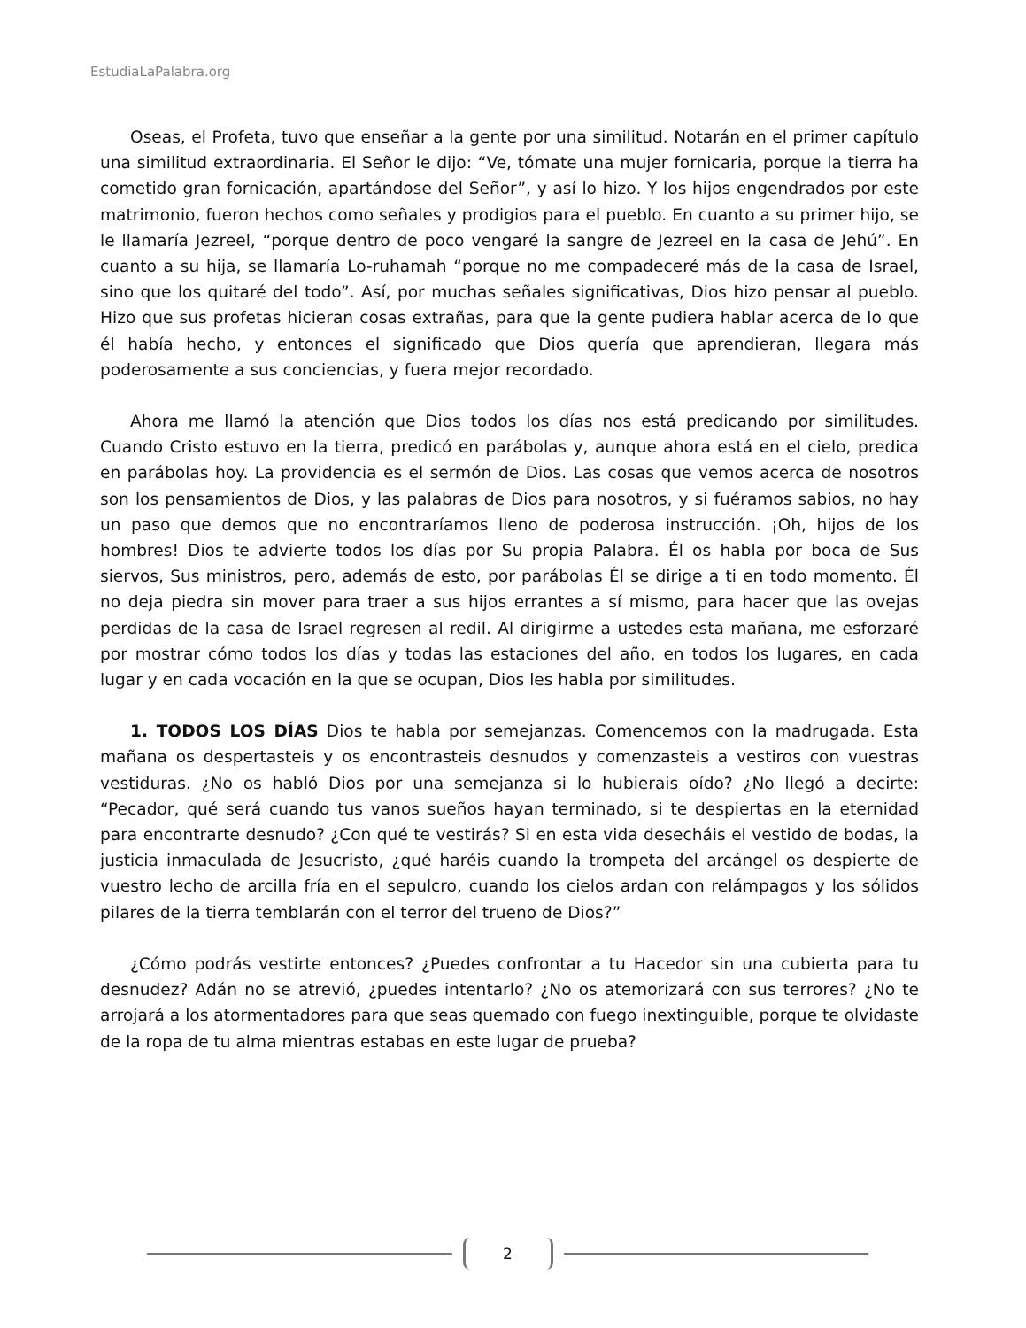EstudiaLaPalabra.org
Oseas, el Profeta, tuvo que enseñar a la gente por una similitud. Notarán en el primer capítulo una similitud extraordinaria. El Señor le dijo: “Ve, tómate una mujer fornicaria, porque la tierra ha cometido gran fornicación, apartándose del Señor”, y así lo hizo. Y los hijos engendrados por este matrimonio, fueron hechos como señales y prodigios para el pueblo. En cuanto a su primer hijo, se le llamaría Jezreel, “porque dentro de poco vengaré la sangre de Jezreel en la casa de Jehú”. En cuanto a su hija, se llamaría Lo-ruhamah “porque no me compadeceré más de la casa de Israel, sino que los quitaré del todo”. Así, por muchas señales significativas, Dios hizo pensar al pueblo. Hizo que sus profetas hicieran cosas extrañas, para que la gente pudiera hablar acerca de lo que él había hecho, y entonces el significado que Dios quería que aprendieran, llegara más poderosamente a sus conciencias, y fuera mejor recordado.
Ahora me llamó la atención que Dios todos los días nos está predicando por similitudes. Cuando Cristo estuvo en la tierra, predicó en parábolas y, aunque ahora está en el cielo, predica en parábolas hoy. La providencia es el sermón de Dios. Las cosas que vemos acerca de nosotros son los pensamientos de Dios, y las palabras de Dios para nosotros, y si fuéramos sabios, no hay un paso que demos que no encontraríamos lleno de poderosa instrucción. ¡Oh, hijos de los hombres! Dios te advierte todos los días por Su propia Palabra. Él os habla por boca de Sus siervos, Sus ministros, pero, además de esto, por parábolas Él se dirige a ti en todo momento. Él no deja piedra sin mover para traer a sus hijos errantes a sí mismo, para hacer que las ovejas perdidas de la casa de Israel regresen al redil. Al dirigirme a ustedes esta mañana, me esforzaré por mostrar cómo todos los días y todas las estaciones del año, en todos los lugares, en cada lugar y en cada vocación en la que se ocupan, Dios les habla por similitudes.
1. TODOS LOS DÍAS Dios te habla por semejanzas. Comencemos con la madrugada. Esta mañana os despertasteis y os encontrasteis desnudos y comenzasteis a vestiros con vuestras vestiduras. ¿No os habló Dios por una semejanza si lo hubierais oído? ¿No llegó a decirte: “Pecador, qué será cuando tus vanos sueños hayan terminado, si te despiertas en la eternidad para encontrarte desnudo? ¿Con qué te vestirás? Si en esta vida desecháis el vestido de bodas, la justicia inmaculada de Jesucristo, ¿qué haréis cuando la trompeta del arcángel os despierte de vuestro lecho de arcilla fría en el sepulcro, cuando los cielos ardan con relámpagos y los sólidos pilares de la tierra temblarán con el terror del trueno de Dios?”
¿Cómo podrás vestirte entonces? ¿Puedes confrontar a tu Hacedor sin una cubierta para tu desnudez? Adán no se atrevió, ¿puedes intentarlo? ¿No os atemorizará con sus terrores? ¿No te arrojará a los atormentadores para que seas quemado con fuego inextinguible, porque te olvidaste de la ropa de tu alma mientras estabas en este lugar de prueba?
2